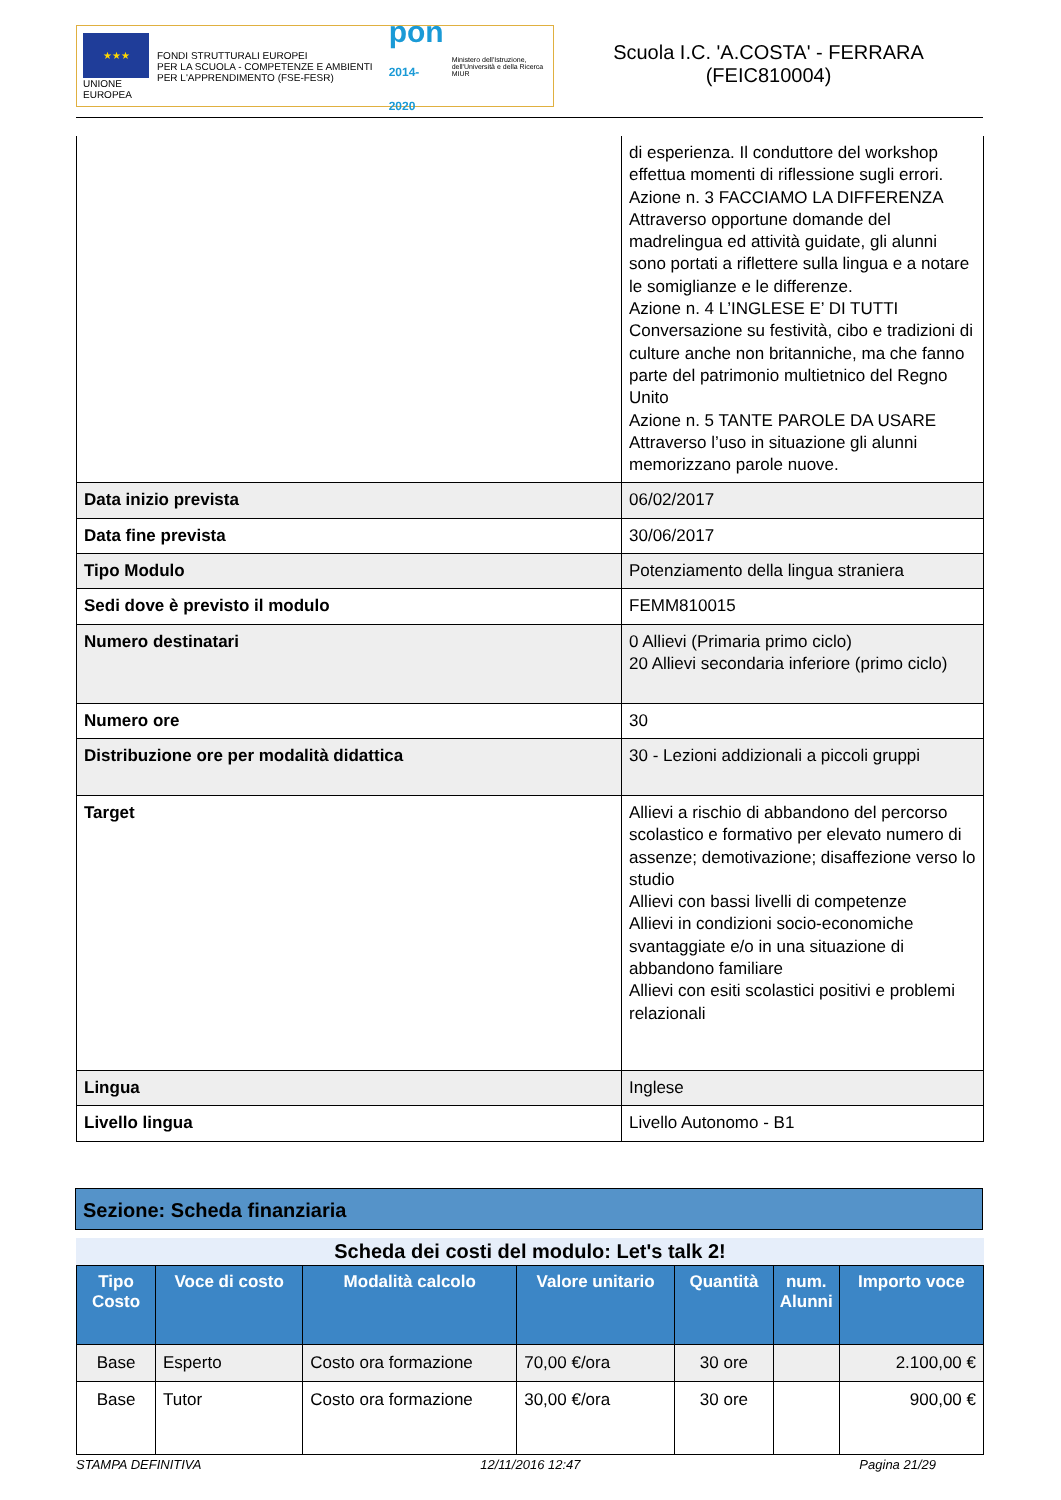★★★
UNIONE EUROPEA
FONDI STRUTTURALI EUROPEI
PER LA SCUOLA - COMPETENZE E AMBIENTI PER L'APPRENDIMENTO (FSE-FESR)
pon
2014-2020
Ministero dell'Istruzione, dell'Università e della Ricerca
MIUR
Scuola I.C. 'A.COSTA' - FERRARA
(FEIC810004)
| | di esperienza. Il conduttore del workshop effettua momenti di riflessione sugli errori. Azione n. 3 FACCIAMO LA DIFFERENZA Attraverso opportune domande del madrelingua ed attività guidate, gli alunni sono portati a riflettere sulla lingua e a notare le somiglianze e le differenze. Azione n. 4 L’INGLESE E’ DI TUTTI Conversazione su festività, cibo e tradizioni di culture anche non britanniche, ma che fanno parte del patrimonio multietnico del Regno Unito Azione n. 5 TANTE PAROLE DA USARE Attraverso l’uso in situazione gli alunni memorizzano parole nuove. |
| Data inizio prevista | 06/02/2017 |
| Data fine prevista | 30/06/2017 |
| Tipo Modulo | Potenziamento della lingua straniera |
| Sedi dove è previsto il modulo | FEMM810015 |
| Numero destinatari | 0 Allievi (Primaria primo ciclo) 20 Allievi secondaria inferiore (primo ciclo) |
| Numero ore | 30 |
| Distribuzione ore per modalità didattica | 30 - Lezioni addizionali a piccoli gruppi |
| Target | Allievi a rischio di abbandono del percorso scolastico e formativo per elevato numero di assenze; demotivazione; disaffezione verso lo studio Allievi con bassi livelli di competenze Allievi in condizioni socio-economiche svantaggiate e/o in una situazione di abbandono familiare Allievi con esiti scolastici positivi e problemi relazionali |
| Lingua | Inglese |
| Livello lingua | Livello Autonomo - B1 |
Sezione: Scheda finanziaria
Scheda dei costi del modulo: Let's talk 2!
| Tipo Costo | Voce di costo | Modalità calcolo | Valore unitario | Quantità | num. Alunni | Importo voce |
| --- | --- | --- | --- | --- | --- | --- |
| Base | Esperto | Costo ora formazione | 70,00 €/ora | 30 ore | | 2.100,00 € |
| Base | Tutor | Costo ora formazione | 30,00 €/ora | 30 ore | | 900,00 € |
STAMPA DEFINITIVA 12/11/2016 12:47 Pagina 21/29